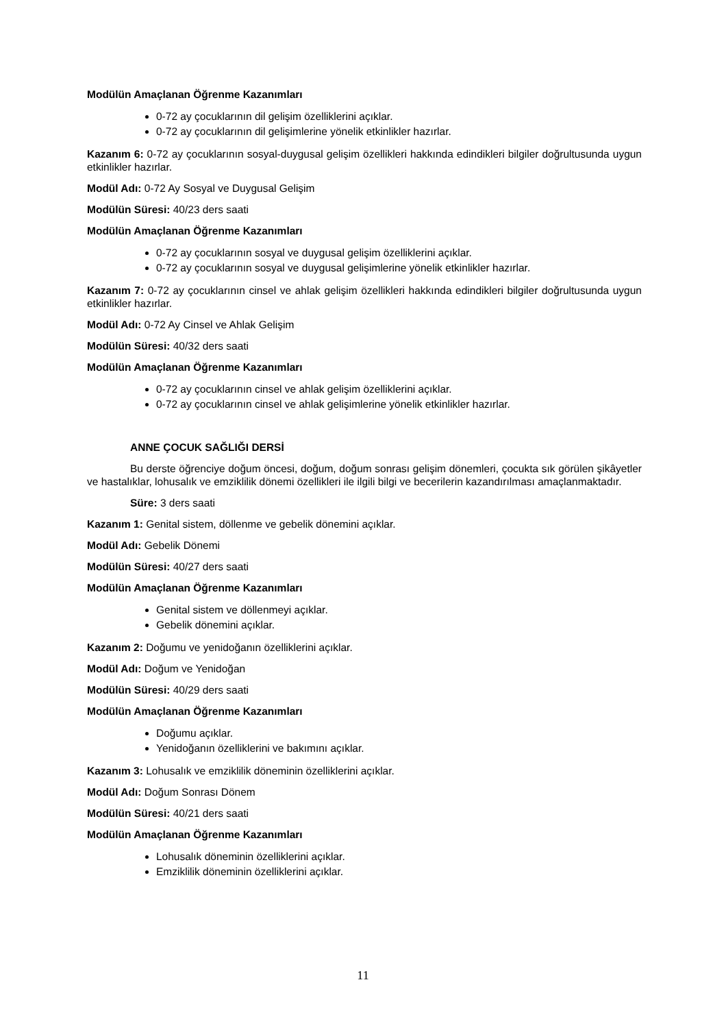Modülün Amaçlanan Öğrenme Kazanımları
0-72 ay çocuklarının dil gelişim özelliklerini açıklar.
0-72 ay çocuklarının dil gelişimlerine yönelik etkinlikler hazırlar.
Kazanım 6: 0-72 ay çocuklarının sosyal-duygusal gelişim özellikleri hakkında edindikleri bilgiler doğrultusunda uygun etkinlikler hazırlar.
Modül Adı: 0-72 Ay Sosyal ve Duygusal Gelişim
Modülün Süresi: 40/23 ders saati
Modülün Amaçlanan Öğrenme Kazanımları
0-72 ay çocuklarının sosyal ve duygusal gelişim özelliklerini açıklar.
0-72 ay çocuklarının sosyal ve duygusal gelişimlerine yönelik etkinlikler hazırlar.
Kazanım 7: 0-72 ay çocuklarının cinsel ve ahlak gelişim özellikleri hakkında edindikleri bilgiler doğrultusunda uygun etkinlikler hazırlar.
Modül Adı: 0-72 Ay Cinsel ve Ahlak Gelişim
Modülün Süresi: 40/32 ders saati
Modülün Amaçlanan Öğrenme Kazanımları
0-72 ay çocuklarının cinsel ve ahlak gelişim özelliklerini açıklar.
0-72 ay çocuklarının cinsel ve ahlak gelişimlerine yönelik etkinlikler hazırlar.
ANNE ÇOCUK SAĞLIĞI DERSİ
Bu derste öğrenciye doğum öncesi, doğum, doğum sonrası gelişim dönemleri, çocukta sık görülen şikâyetler ve hastalıklar, lohusalık ve emziklilik dönemi özellikleri ile ilgili bilgi ve becerilerin kazandırılması amaçlanmaktadır.
Süre: 3 ders saati
Kazanım 1: Genital sistem, döllenme ve gebelik dönemini açıklar.
Modül Adı: Gebelik Dönemi
Modülün Süresi: 40/27 ders saati
Modülün Amaçlanan Öğrenme Kazanımları
Genital sistem ve döllenmeyi açıklar.
Gebelik dönemini açıklar.
Kazanım 2: Doğumu ve yenidoğanın özelliklerini açıklar.
Modül Adı: Doğum ve Yenidoğan
Modülün Süresi: 40/29 ders saati
Modülün Amaçlanan Öğrenme Kazanımları
Doğumu açıklar.
Yenidoğanın özelliklerini ve bakımını açıklar.
Kazanım 3: Lohusalık ve emziklilik döneminin özelliklerini açıklar.
Modül Adı: Doğum Sonrası Dönem
Modülün Süresi: 40/21 ders saati
Modülün Amaçlanan Öğrenme Kazanımları
Lohusalık döneminin özelliklerini açıklar.
Emziklilik döneminin özelliklerini açıklar.
11